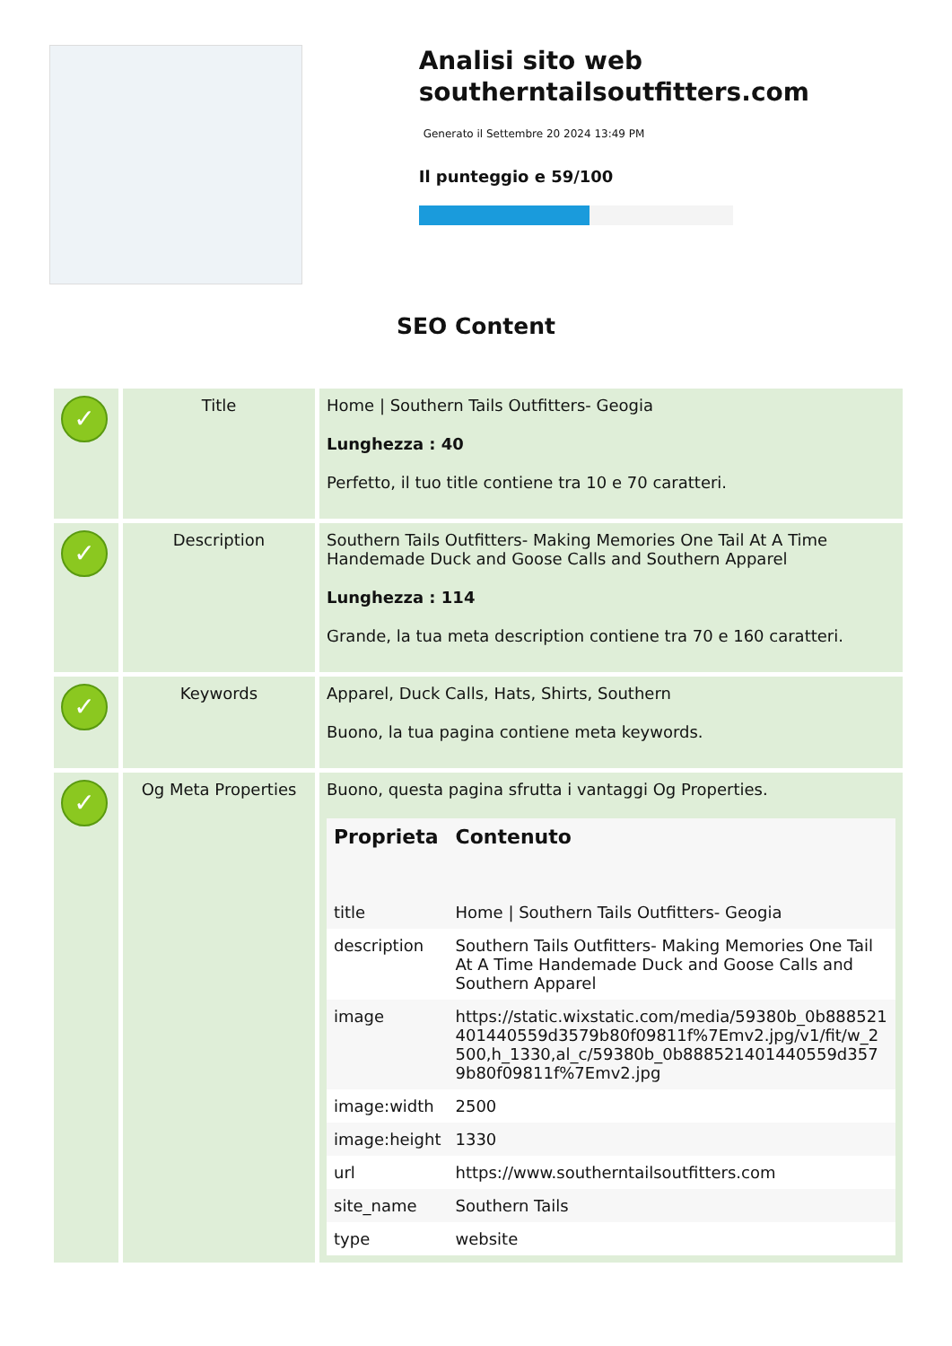Analisi sito web southerntailsoutfitters.com
Generato il Settembre 20 2024 13:49 PM
Il punteggio e 59/100
SEO Content
| ✓ | Title | Home / Southern Tails Outfitters- Geogia Lunghezza : 40 Perfetto, il tuo title contiene tra 10 e 70 caratteri. |
| ✓ | Description | Southern Tails Outfitters- Making Memories One Tail At A Time Handemade Duck and Goose Calls and Southern Apparel Lunghezza : 114 Grande, la tua meta description contiene tra 70 e 160 caratteri. |
| ✓ | Keywords | Apparel, Duck Calls, Hats, Shirts, Southern Buono, la tua pagina contiene meta keywords. |
| ✓ | Og Meta Properties | Buono, questa pagina sfrutta i vantaggi Og Properties. / Proprieta / Contenuto / / --- / --- / / title / Home / Southern Tails Outfitters- Geogia / / description / Southern Tails Outfitters- Making Memories One Tail At A Time Handemade Duck and Goose Calls and Southern Apparel / / image / https://static.wixstatic.com/media/59380b_0b888521401440559d3579b80f09811f%7Emv2.jpg/v1/fit/w_2500,h_1330,al_c/59380b_0b888521401440559d3579b80f09811f%7Emv2.jpg / / image:width / 2500 / / image:height / 1330 / / url / https://www.southerntailsoutfitters.com / / site_name / Southern Tails / / type / website / |